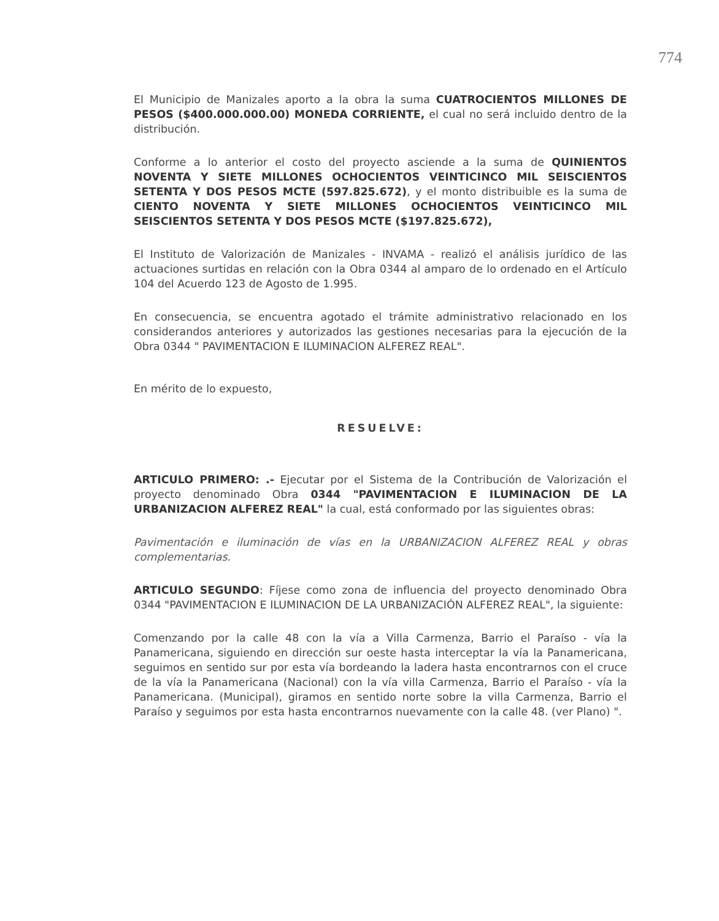774
El Municipio de Manizales aporto a la obra la suma CUATROCIENTOS MILLONES DE PESOS ($400.000.000.00) MONEDA CORRIENTE, el cual no será incluido dentro de la distribución.
Conforme a lo anterior el costo del proyecto asciende a la suma de QUINIENTOS NOVENTA Y SIETE MILLONES OCHOCIENTOS VEINTICINCO MIL SEISCIENTOS SETENTA Y DOS PESOS MCTE (597.825.672), y el monto distribuible es la suma de CIENTO NOVENTA Y SIETE MILLONES OCHOCIENTOS VEINTICINCO MIL SEISCIENTOS SETENTA Y DOS PESOS MCTE ($197.825.672),
El Instituto de Valorización de Manizales - INVAMA - realizó el análisis jurídico de las actuaciones surtidas en relación con la Obra 0344 al amparo de lo ordenado en el Artículo 104 del Acuerdo 123 de Agosto de 1.995.
En consecuencia, se encuentra agotado el trámite administrativo relacionado en los considerandos anteriores y autorizados las gestiones necesarias para la ejecución de la Obra 0344 " PAVIMENTACION E ILUMINACION ALFEREZ REAL".
En mérito de lo expuesto,
RESUELVE:
ARTICULO PRIMERO: .- Ejecutar por el Sistema de la Contribución de Valorización el proyecto denominado Obra 0344 "PAVIMENTACION E ILUMINACION DE LA URBANIZACION ALFEREZ REAL" la cual, está conformado por las siguientes obras:
Pavimentación e iluminación de vías en la URBANIZACION ALFEREZ REAL y obras complementarias.
ARTICULO SEGUNDO: Fíjese como zona de influencia del proyecto denominado Obra 0344 "PAVIMENTACION E ILUMINACION DE LA URBANIZACIÓN ALFEREZ REAL", la siguiente:
Comenzando por la calle 48 con la vía a Villa Carmenza, Barrio el Paraíso - vía la Panamericana, siguiendo en dirección sur oeste hasta interceptar la vía la Panamericana, seguimos en sentido sur por esta vía bordeando la ladera hasta encontrarnos con el cruce de la vía la Panamericana (Nacional) con la vía villa Carmenza, Barrio el Paraíso - vía la Panamericana. (Municipal), giramos en sentido norte sobre la villa Carmenza, Barrio el Paraíso y seguimos por esta hasta encontrarnos nuevamente con la calle 48. (ver Plano) ".